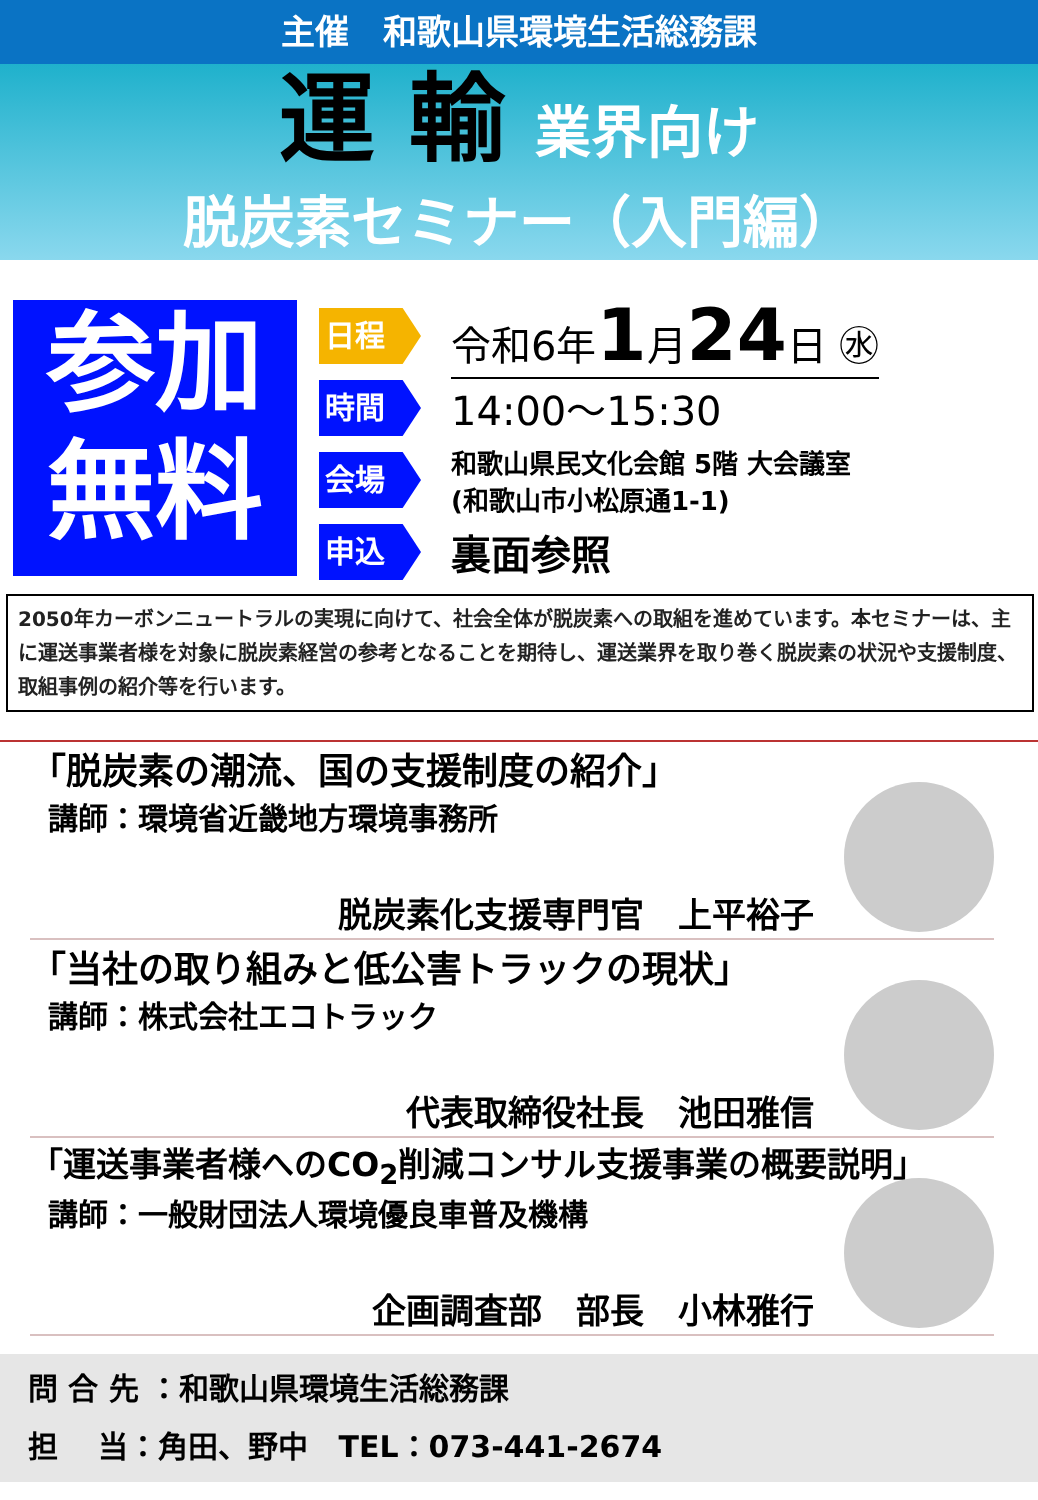主催　和歌山県環境生活総務課
運 輸 業界向け
脱炭素セミナー（入門編）
参加
無料
日程
令和6年1月24日 ㊌
時間
14:00～15:30
会場
和歌山県民文化会館 5階 大会議室
(和歌山市小松原通1-1)
申込
裏面参照
2050年カーボンニュートラルの実現に向けて、社会全体が脱炭素への取組を進めています。本セミナーは、主に運送事業者様を対象に脱炭素経営の参考となることを期待し、運送業界を取り巻く脱炭素の状況や支援制度、取組事例の紹介等を行います。
「脱炭素の潮流、国の支援制度の紹介」
講師：環境省近畿地方環境事務所
脱炭素化支援専門官　上平裕子
「当社の取り組みと低公害トラックの現状」
講師：株式会社エコトラック
代表取締役社長　池田雅信
「運送事業者様へのCO<sub>2</sub>削減コンサル支援事業の概要説明」
講師：一般財団法人環境優良車普及機構
企画調査部　部長　小林雅行
問 合 先 ：和歌山県環境生活総務課
担　 当：角田、野中　TEL：073-441-2674